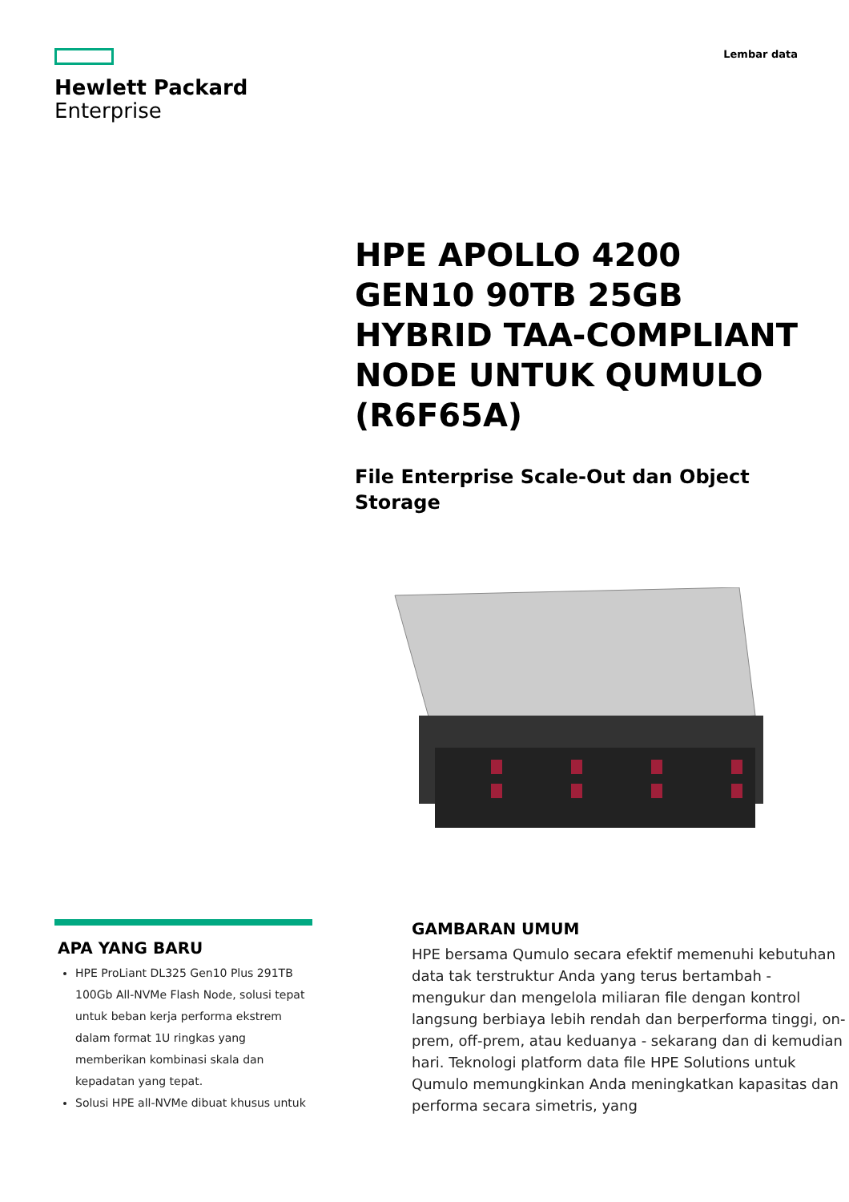Hewlett Packard
Enterprise
Lembar data
HPE APOLLO 4200 GEN10 90TB 25GB HYBRID TAA-COMPLIANT NODE UNTUK QUMULO (R6F65A)
File Enterprise Scale-Out dan Object Storage
APA YANG BARU
HPE ProLiant DL325 Gen10 Plus 291TB 100Gb All-NVMe Flash Node, solusi tepat untuk beban kerja performa ekstrem dalam format 1U ringkas yang memberikan kombinasi skala dan kepadatan yang tepat.
Solusi HPE all-NVMe dibuat khusus untuk
GAMBARAN UMUM
HPE bersama Qumulo secara efektif memenuhi kebutuhan data tak terstruktur Anda yang terus bertambah - mengukur dan mengelola miliaran file dengan kontrol langsung berbiaya lebih rendah dan berperforma tinggi, on-prem, off-prem, atau keduanya - sekarang dan di kemudian hari. Teknologi platform data file HPE Solutions untuk Qumulo memungkinkan Anda meningkatkan kapasitas dan performa secara simetris, yang